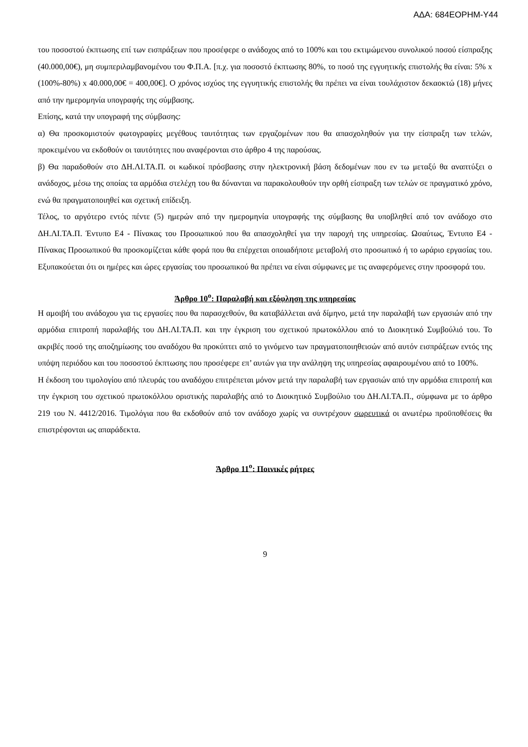ΑΔΑ: 684ΕΟΡΗΜ-Υ44
του ποσοστού έκπτωσης επί των εισπράξεων που προσέφερε ο ανάδοχος από το 100% και του εκτιμώμενου συνολικού ποσού είσπραξης (40.000,00€), μη συμπεριλαμβανομένου του Φ.Π.Α. [π.χ. για ποσοστό έκπτωσης 80%, το ποσό της εγγυητικής επιστολής θα είναι: 5% x (100%-80%) x 40.000,00€ = 400,00€]. Ο χρόνος ισχύος της εγγυητικής επιστολής θα πρέπει να είναι τουλάχιστον δεκαοκτώ (18) μήνες από την ημερομηνία υπογραφής της σύμβασης.
Επίσης, κατά την υπογραφή της σύμβασης:
α) Θα προσκομιστούν φωτογραφίες μεγέθους ταυτότητας των εργαζομένων που θα απασχοληθούν για την είσπραξη των τελών, προκειμένου να εκδοθούν οι ταυτότητες που αναφέρονται στο άρθρο 4 της παρούσας.
β) Θα παραδοθούν στο ΔΗ.ΛΙ.ΤΑ.Π. οι κωδικοί πρόσβασης στην ηλεκτρονική βάση δεδομένων που εν τω μεταξύ θα αναπτύξει ο ανάδοχος, μέσω της οποίας τα αρμόδια στελέχη του θα δύνανται να παρακολουθούν την ορθή είσπραξη των τελών σε πραγματικό χρόνο, ενώ θα πραγματοποιηθεί και σχετική επίδειξη.
Τέλος, το αργότερο εντός πέντε (5) ημερών από την ημερομηνία υπογραφής της σύμβασης θα υποβληθεί από τον ανάδοχο στο ΔΗ.ΛΙ.ΤΑ.Π. Έντυπο Ε4 - Πίνακας του Προσωπικού που θα απασχοληθεί για την παροχή της υπηρεσίας. Ωσαύτως, Έντυπο Ε4 - Πίνακας Προσωπικού θα προσκομίζεται κάθε φορά που θα επέρχεται οποιαδήποτε μεταβολή στο προσωπικό ή το ωράριο εργασίας του. Εξυπακούεται ότι οι ημέρες και ώρες εργασίας του προσωπικού θα πρέπει να είναι σύμφωνες με τις αναφερόμενες στην προσφορά του.
Άρθρο 10<sup>ο</sup>: Παραλαβή και εξόφληση της υπηρεσίας
Η αμοιβή του ανάδοχου για τις εργασίες που θα παρασχεθούν, θα καταβάλλεται ανά δίμηνο, μετά την παραλαβή των εργασιών από την αρμόδια επιτροπή παραλαβής του ΔΗ.ΛΙ.ΤΑ.Π. και την έγκριση του σχετικού πρωτοκόλλου από το Διοικητικό Συμβούλιό του. Το ακριβές ποσό της αποζημίωσης του αναδόχου θα προκύπτει από το γινόμενο των πραγματοποιηθεισών από αυτόν εισπράξεων εντός της υπόψη περιόδου και του ποσοστού έκπτωσης που προσέφερε επ’ αυτών για την ανάληψη της υπηρεσίας αφαιρουμένου από το 100%.
Η έκδοση του τιμολογίου από πλευράς του αναδόχου επιτρέπεται μόνον μετά την παραλαβή των εργασιών από την αρμόδια επιτροπή και την έγκριση του σχετικού πρωτοκόλλου οριστικής παραλαβής από το Διοικητικό Συμβούλιο του ΔΗ.ΛΙ.ΤΑ.Π., σύμφωνα με το άρθρο 219 του Ν. 4412/2016. Τιμολόγια που θα εκδοθούν από τον ανάδοχο χωρίς να συντρέχουν σωρευτικά οι ανωτέρω προϋποθέσεις θα επιστρέφονται ως απαράδεκτα.
Άρθρο 11<sup>ο</sup>: Ποινικές ρήτρες
9